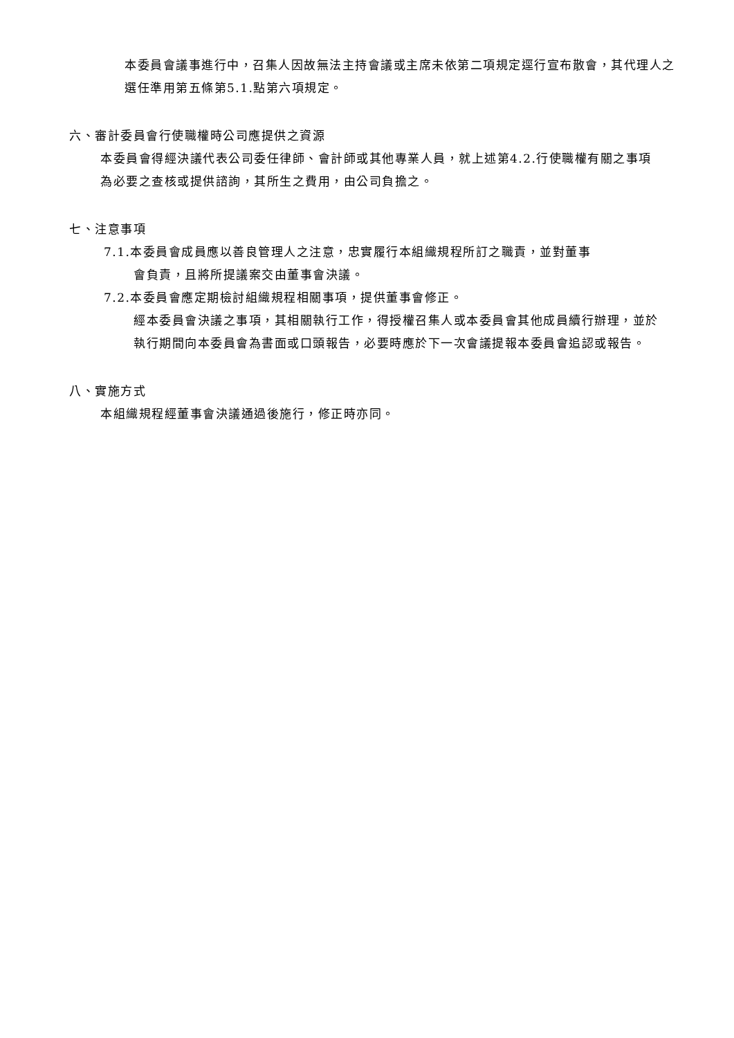本委員會議事進行中，召集人因故無法主持會議或主席未依第二項規定逕行宣布散會，其代理人之選任準用第五條第5.1.點第六項規定。
六、審計委員會行使職權時公司應提供之資源
本委員會得經決議代表公司委任律師、會計師或其他專業人員，就上述第4.2.行使職權有關之事項為必要之查核或提供諮詢，其所生之費用，由公司負擔之。
七、注意事項
7.1.本委員會成員應以善良管理人之注意，忠實履行本組織規程所訂之職責，並對董事
會負責，且將所提議案交由董事會決議。
7.2.本委員會應定期檢討組織規程相關事項，提供董事會修正。
經本委員會決議之事項，其相關執行工作，得授權召集人或本委員會其他成員續行辦理，並於執行期間向本委員會為書面或口頭報告，必要時應於下一次會議提報本委員會追認或報告。
八、實施方式
本組織規程經董事會決議通過後施行，修正時亦同。